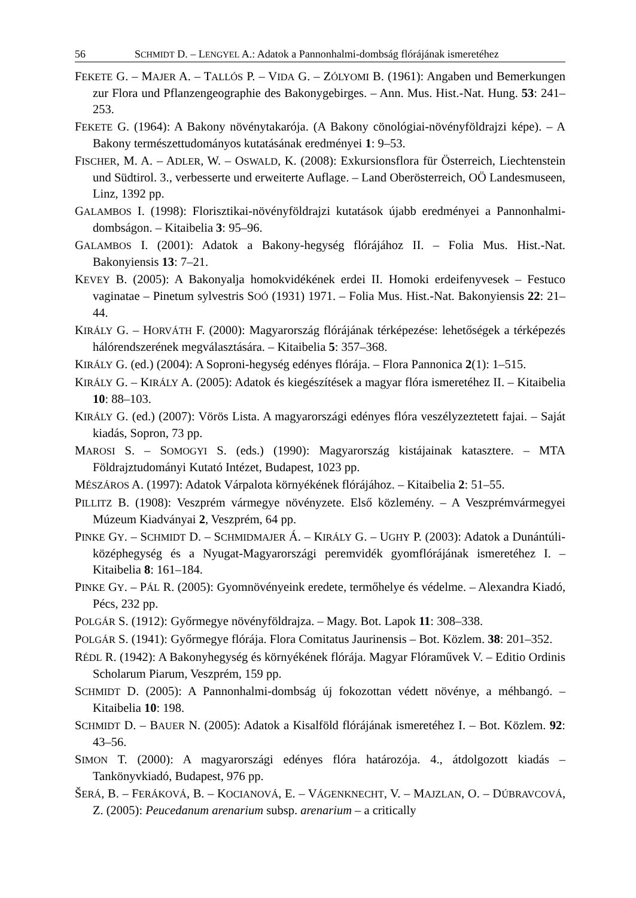56 SCHMIDT D. – LENGYEL A.: Adatok a Pannonhalmi-dombság flórájának ismeretéhez
FEKETE G. – MAJER A. – TALLÓS P. – VIDA G. – ZÓLYOMI B. (1961): Angaben und Bemerkungen zur Flora und Pflanzengeographie des Bakonygebirges. – Ann. Mus. Hist.-Nat. Hung. 53: 241–253.
FEKETE G. (1964): A Bakony növénytakarója. (A Bakony cönológiai-növényföldrajzi képe). – A Bakony természettudományos kutatásának eredményei 1: 9–53.
FISCHER, M. A. – ADLER, W. – OSWALD, K. (2008): Exkursionsflora für Österreich, Liechtenstein und Südtirol. 3., verbesserte und erweiterte Auflage. – Land Oberösterreich, OÖ Landesmuseen, Linz, 1392 pp.
GALAMBOS I. (1998): Florisztikai-növényföldrajzi kutatások újabb eredményei a Pannonhalmi-dombságon. – Kitaibelia 3: 95–96.
GALAMBOS I. (2001): Adatok a Bakony-hegység flórájához II. – Folia Mus. Hist.-Nat. Bakonyiensis 13: 7–21.
KEVEY B. (2005): A Bakonyalja homokvidékének erdei II. Homoki erdeifenyvesek – Festuco vaginatae – Pinetum sylvestris SOÓ (1931) 1971. – Folia Mus. Hist.-Nat. Bakonyiensis 22: 21–44.
KIRÁLY G. – HORVÁTH F. (2000): Magyarország flórájának térképezése: lehetőségek a térképezés hálórendszerének megválasztására. – Kitaibelia 5: 357–368.
KIRÁLY G. (ed.) (2004): A Soproni-hegység edényes flórája. – Flora Pannonica 2(1): 1–515.
KIRÁLY G. – KIRÁLY A. (2005): Adatok és kiegészítések a magyar flóra ismeretéhez II. – Kitaibelia 10: 88–103.
KIRÁLY G. (ed.) (2007): Vörös Lista. A magyarországi edényes flóra veszélyzeztetett fajai. – Saját kiadás, Sopron, 73 pp.
MAROSI S. – SOMOGYI S. (eds.) (1990): Magyarország kistájainak katasztere. – MTA Földrajztudományi Kutató Intézet, Budapest, 1023 pp.
MÉSZÁROS A. (1997): Adatok Várpalota környékének flórájához. – Kitaibelia 2: 51–55.
PILLITZ B. (1908): Veszprém vármegye növényzete. Első közlemény. – A Veszprémvármegyei Múzeum Kiadványai 2, Veszprém, 64 pp.
PINKE GY. – SCHMIDT D. – SCHMIDMAJER Á. – KIRÁLY G. – UGHY P. (2003): Adatok a Dunántúli-középhegység és a Nyugat-Magyarországi peremvidék gyomflórájának ismeretéhez I. – Kitaibelia 8: 161–184.
PINKE GY. – PÁL R. (2005): Gyomnövényeink eredete, termőhelye és védelme. – Alexandra Kiadó, Pécs, 232 pp.
POLGÁR S. (1912): Győrmegye növényföldrajza. – Magy. Bot. Lapok 11: 308–338.
POLGÁR S. (1941): Győrmegye flórája. Flora Comitatus Jaurinensis – Bot. Közlem. 38: 201–352.
RÉDL R. (1942): A Bakonyhegység és környékének flórája. Magyar Flóraművek V. – Editio Ordinis Scholarum Piarum, Veszprém, 159 pp.
SCHMIDT D. (2005): A Pannonhalmi-dombság új fokozottan védett növénye, a méhbangó. – Kitaibelia 10: 198.
SCHMIDT D. – BAUER N. (2005): Adatok a Kisalföld flórájának ismeretéhez I. – Bot. Közlem. 92: 43–56.
SIMON T. (2000): A magyarországi edényes flóra határozója. 4., átdolgozott kiadás – Tankönyvkiadó, Budapest, 976 pp.
ŠERÁ, B. – FERÁKOVÁ, B. – KOCIANOVÁ, E. – VÁGENKNECHT, V. – MAJZLAN, O. – DÚBRAVCOVÁ, Z. (2005): Peucedanum arenarium subsp. arenarium – a critically